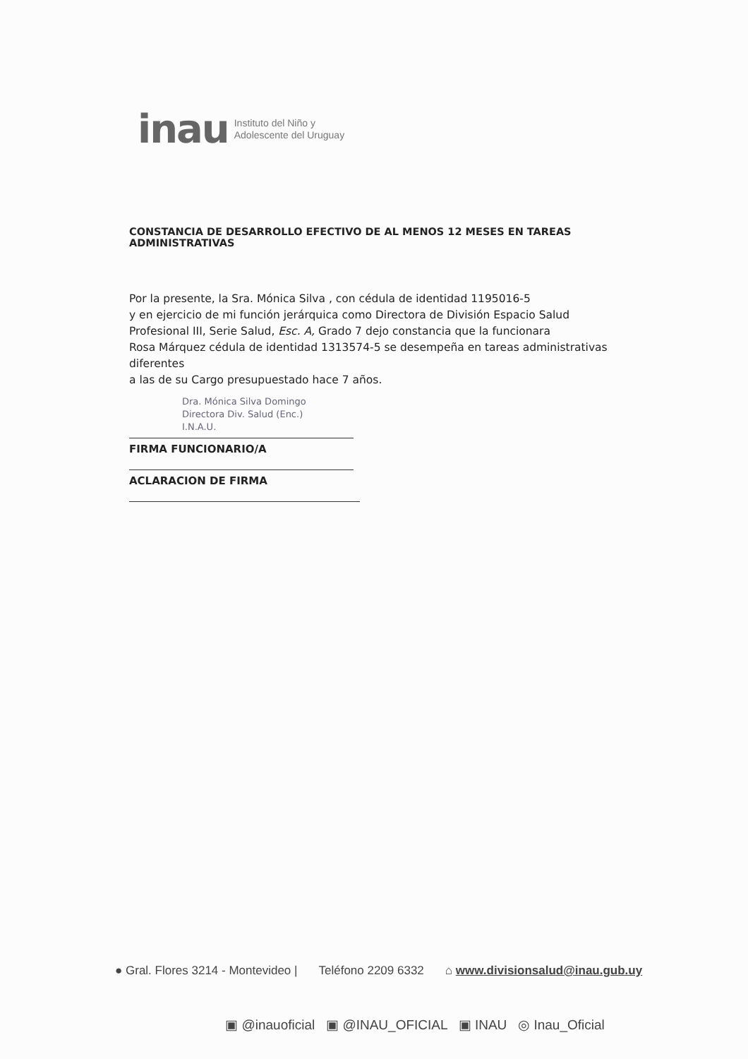inau Instituto del Niño y
Adolescente del Uruguay
CONSTANCIA DE DESARROLLO EFECTIVO DE AL MENOS 12 MESES EN TAREAS ADMINISTRATIVAS
Por la presente, la Sra. Mónica Silva , con cédula de identidad 1195016-5
y en ejercicio de mi función jerárquica como Directora de División Espacio Salud
Profesional III, Serie Salud, Esc. A, Grado 7 dejo constancia que la funcionara
Rosa Márquez cédula de identidad 1313574-5 se desempeña en tareas administrativas diferentes
a las de su Cargo presupuestado hace 7 años.
Dra. Mónica Silva Domingo
Directora Div. Salud (Enc.)
I.N.A.U.
FIRMA FUNCIONARIO/A
ACLARACION DE FIRMA
● Gral. Flores 3214 - Montevideo | Teléfono 2209 6332 ⌂ www.divisionsalud@inau.gub.uy
▣ @inauoficial ▣ @INAU_OFICIAL ▣ INAU ◎ Inau_Oficial